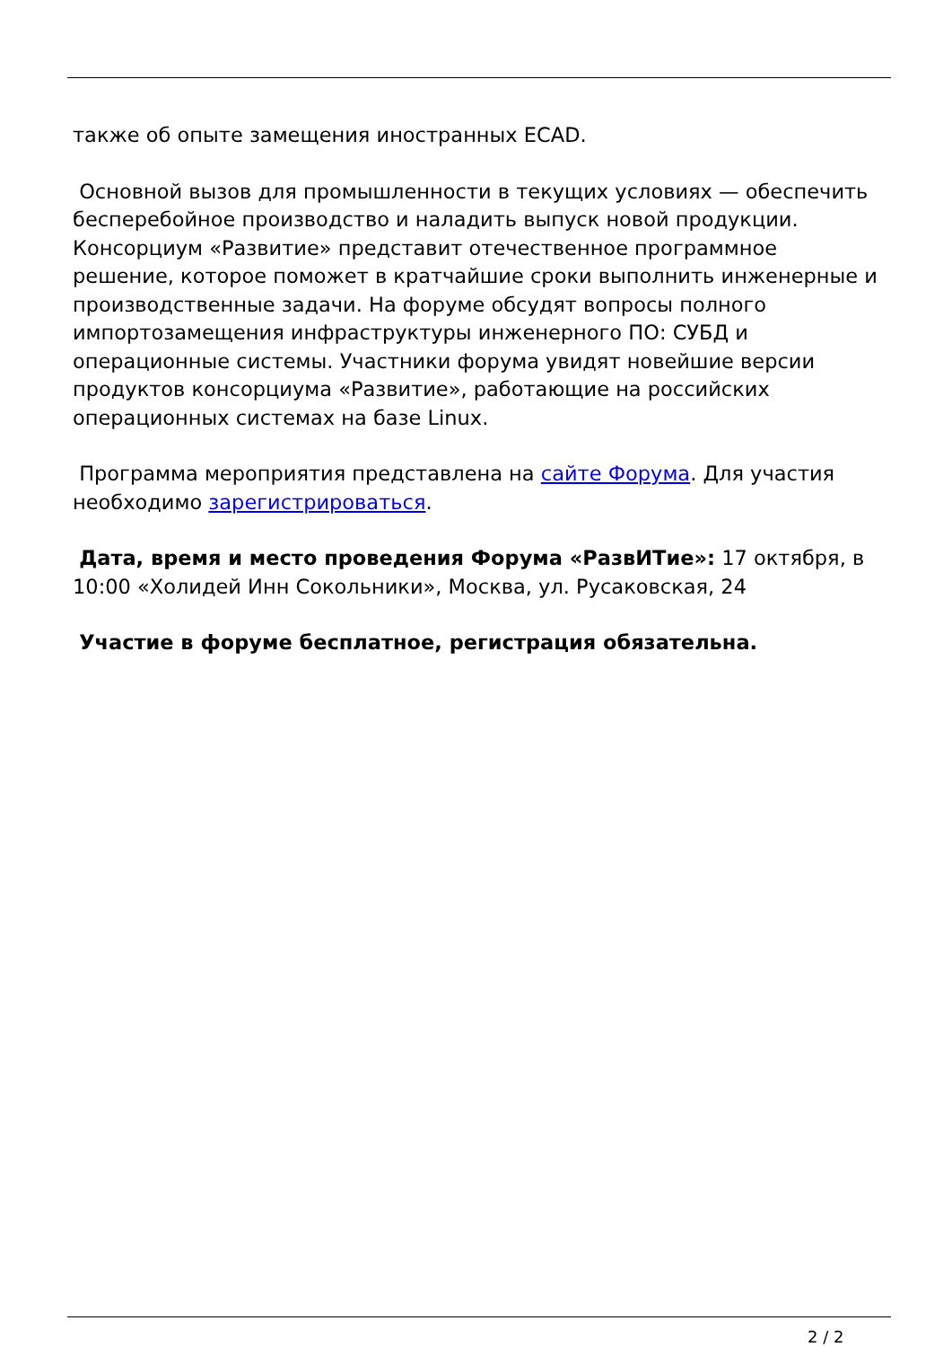также об опыте замещения иностранных ECAD.
Основной вызов для промышленности в текущих условиях — обеспечить бесперебойное производство и наладить выпуск новой продукции. Консорциум «Развитие» представит отечественное программное решение, которое поможет в кратчайшие сроки выполнить инженерные и производственные задачи. На форуме обсудят вопросы полного импортозамещения инфраструктуры инженерного ПО: СУБД и операционные системы. Участники форума увидят новейшие версии продуктов консорциума «Развитие», работающие на российских операционных системах на базе Linux.
Программа мероприятия представлена на сайте Форума. Для участия необходимо зарегистрироваться.
Дата, время и место проведения Форума «РазвИТие»: 17 октября, в 10:00 «Холидей Инн Сокольники», Москва, ул. Русаковская, 24
Участие в форуме бесплатное, регистрация обязательна.
2 / 2